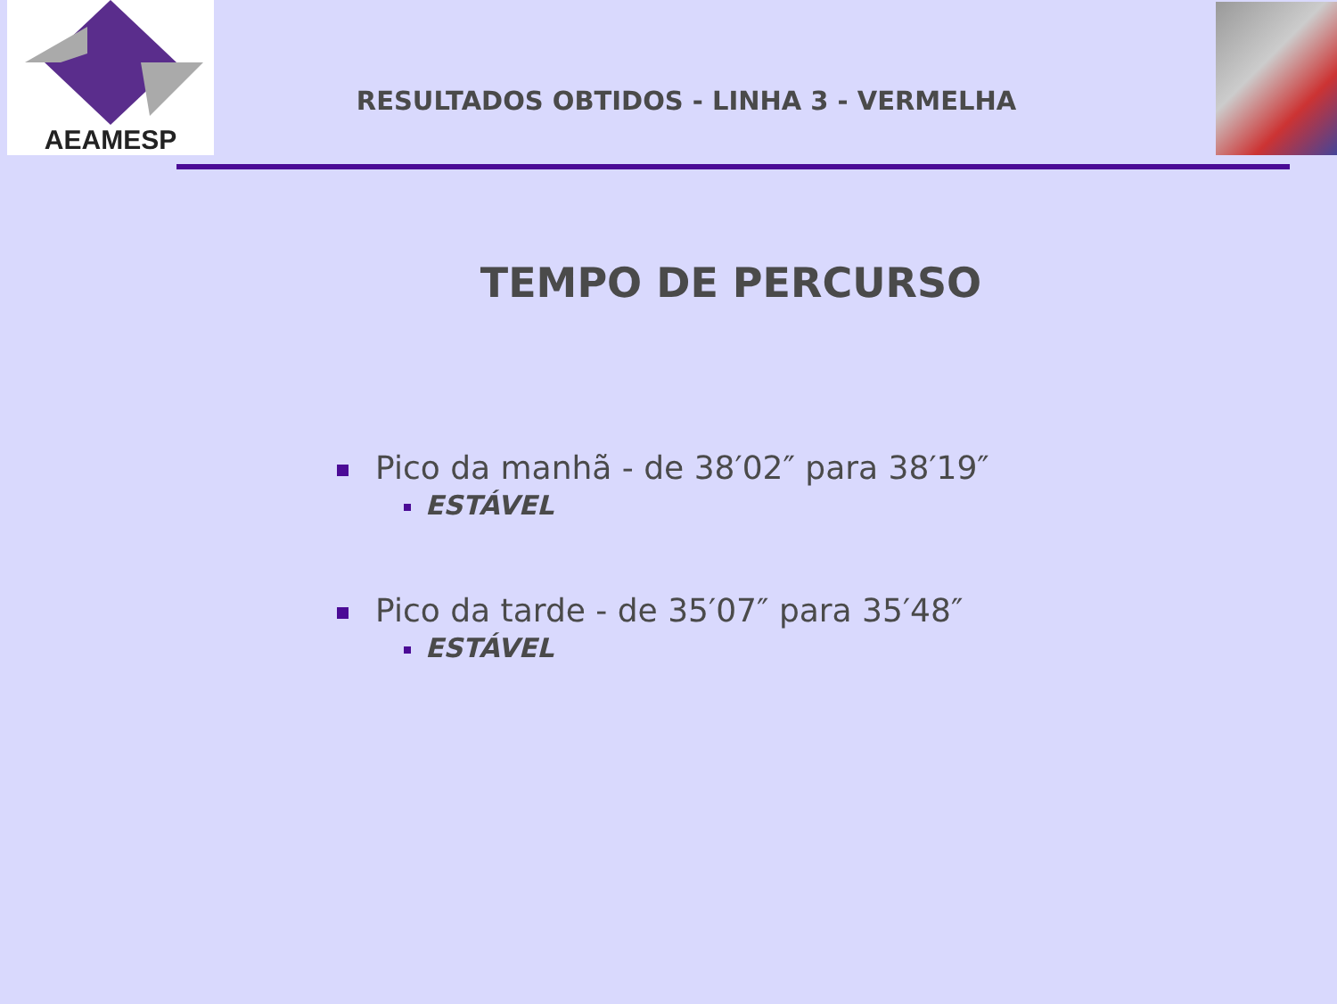AEAMESP
RESULTADOS OBTIDOS - LINHA 3 - VERMELHA
TEMPO DE PERCURSO
Pico da manhã - de 38′02″ para 38′19″
ESTÁVEL
Pico da tarde - de 35′07″ para 35′48″
ESTÁVEL